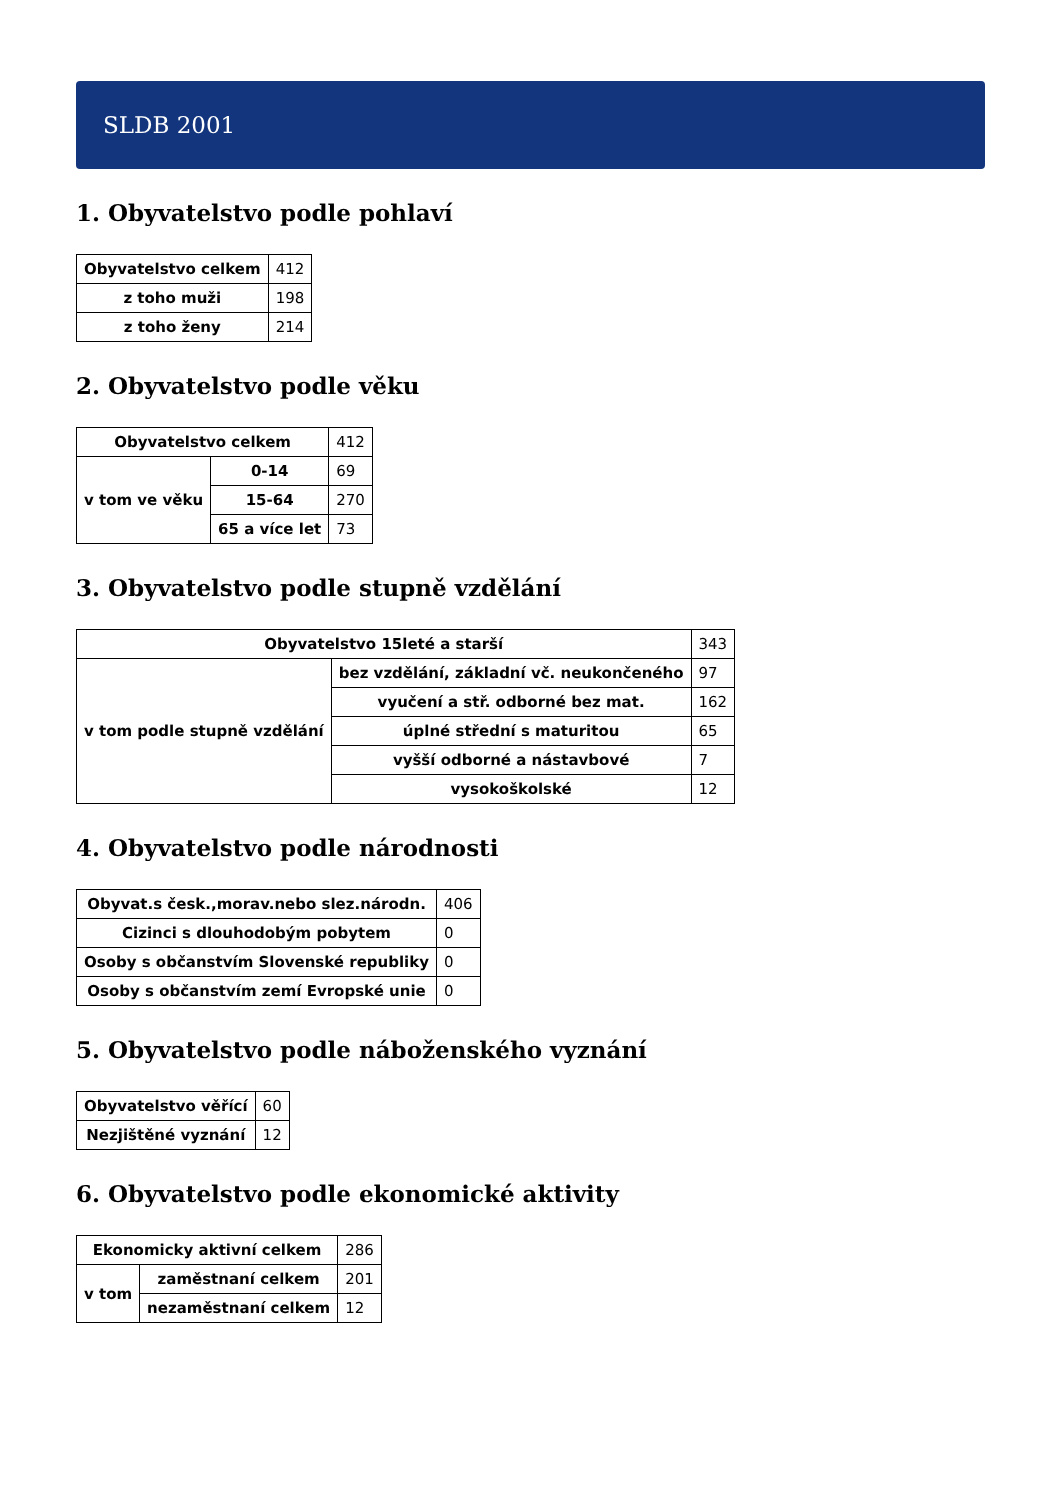SLDB 2001
1. Obyvatelstvo podle pohlaví
| Obyvatelstvo celkem | 412 |
| z toho muži | 198 |
| z toho ženy | 214 |
2. Obyvatelstvo podle věku
| Obyvatelstvo celkem | | 412 |
| v tom ve věku | 0-14 | 69 |
| | 15-64 | 270 |
| | 65 a více let | 73 |
3. Obyvatelstvo podle stupně vzdělání
| Obyvatelstvo 15leté a starší | | 343 |
| v tom podle stupně vzdělání | bez vzdělání, základní vč. neukončeného | 97 |
| | vyučení a stř. odborné bez mat. | 162 |
| | úplné střední s maturitou | 65 |
| | vyšší odborné a nástavbové | 7 |
| | vysokoškolské | 12 |
4. Obyvatelstvo podle národnosti
| Obyvat.s česk.,morav.nebo slez.národn. | 406 |
| Cizinci s dlouhodobým pobytem | 0 |
| Osoby s občanstvím Slovenské republiky | 0 |
| Osoby s občanstvím zemí Evropské unie | 0 |
5. Obyvatelstvo podle náboženského vyznání
| Obyvatelstvo věřící | 60 |
| Nezjištěné vyznání | 12 |
6. Obyvatelstvo podle ekonomické aktivity
| Ekonomicky aktivní celkem | | 286 |
| v tom | zaměstnaní celkem | 201 |
| | nezaměstnaní celkem | 12 |